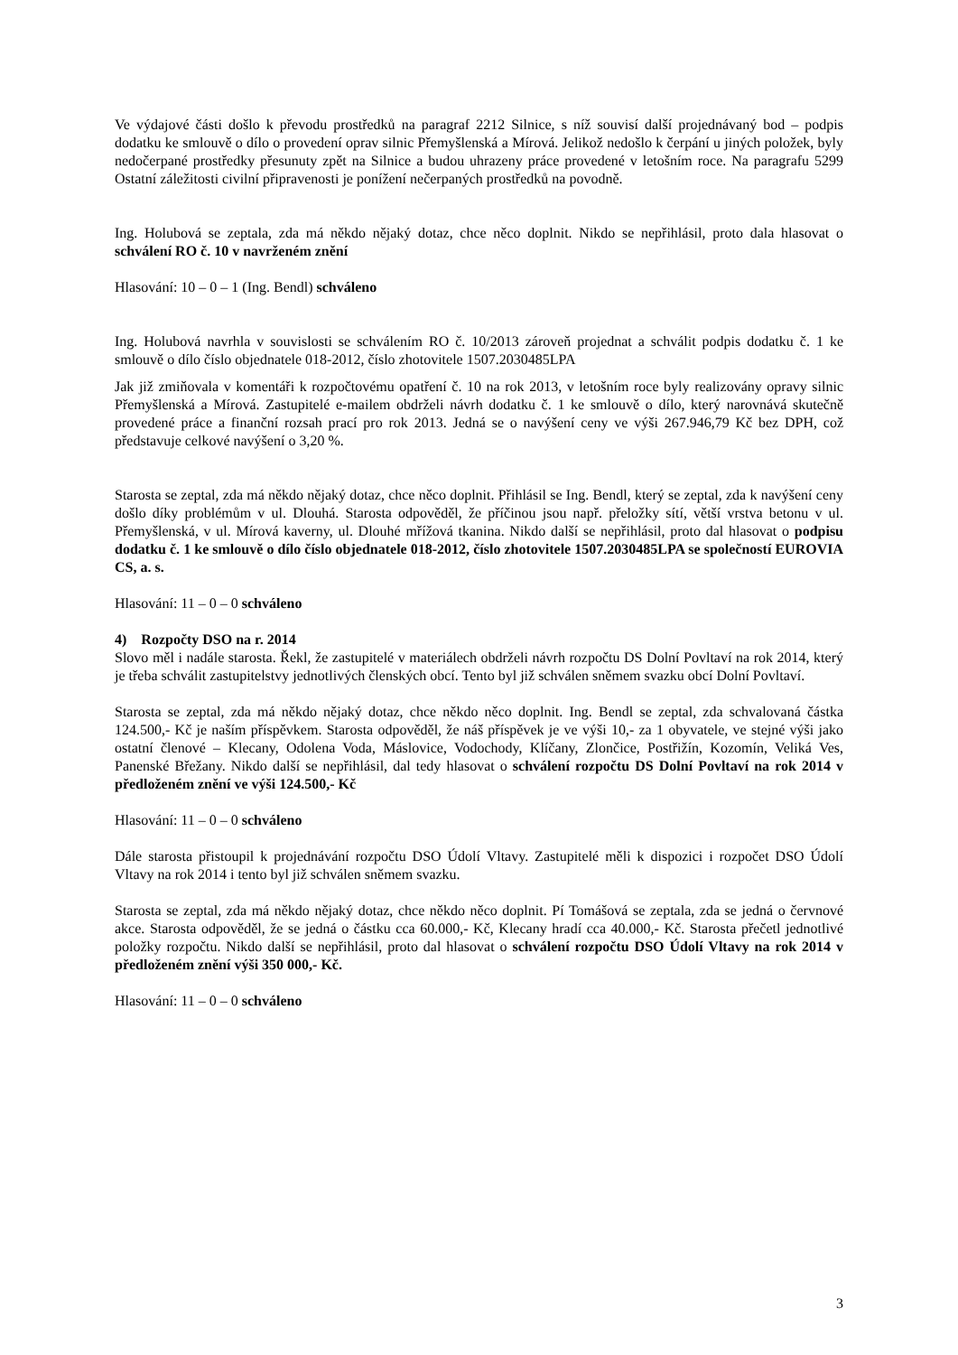Ve výdajové části došlo k převodu prostředků na paragraf 2212 Silnice, s níž souvisí další projednávaný bod – podpis dodatku ke smlouvě o dílo o provedení oprav silnic Přemyšlenská a Mírová. Jelikož nedošlo k čerpání u jiných položek, byly nedočerpané prostředky přesunuty zpět na Silnice a budou uhrazeny práce provedené v letošním roce. Na paragrafu 5299 Ostatní záležitosti civilní připravenosti je ponížení nečerpaných prostředků na povodně.
Ing. Holubová se zeptala, zda má někdo nějaký dotaz, chce něco doplnit. Nikdo se nepřihlásil, proto dala hlasovat o schválení RO č. 10 v navrženém znění
Hlasování: 10 – 0 – 1 (Ing. Bendl) schváleno
Ing. Holubová navrhla v souvislosti se schválením RO č. 10/2013 zároveň projednat a schválit podpis dodatku č. 1 ke smlouvě o dílo číslo objednatele 018-2012, číslo zhotovitele 1507.2030485LPA
Jak již zmiňovala v komentáři k rozpočtovému opatření č. 10 na rok 2013, v letošním roce byly realizovány opravy silnic Přemyšlenská a Mírová. Zastupitelé e-mailem obdrželi návrh dodatku č. 1 ke smlouvě o dílo, který narovnává skutečně provedené práce a finanční rozsah prací pro rok 2013. Jedná se o navýšení ceny ve výši 267.946,79 Kč bez DPH, což představuje celkové navýšení o 3,20 %.
Starosta se zeptal, zda má někdo nějaký dotaz, chce něco doplnit. Přihlásil se Ing. Bendl, který se zeptal, zda k navýšení ceny došlo díky problémům v ul. Dlouhá. Starosta odpověděl, že příčinou jsou např. přeložky sítí, větší vrstva betonu v ul. Přemyšlenská, v ul. Mírová kaverny, ul. Dlouhé mřížová tkanina. Nikdo další se nepřihlásil, proto dal hlasovat o podpisu dodatku č. 1 ke smlouvě o dílo číslo objednatele 018-2012, číslo zhotovitele 1507.2030485LPA se společností EUROVIA CS, a. s.
Hlasování: 11 – 0 – 0 schváleno
4) Rozpočty DSO na r. 2014
Slovo měl i nadále starosta. Řekl, že zastupitelé v materiálech obdrželi návrh rozpočtu DS Dolní Povltaví na rok 2014, který je třeba schválit zastupitelstvy jednotlivých členských obcí. Tento byl již schválen sněmem svazku obcí Dolní Povltaví.
Starosta se zeptal, zda má někdo nějaký dotaz, chce někdo něco doplnit. Ing. Bendl se zeptal, zda schvalovaná částka 124.500,- Kč je naším příspěvkem. Starosta odpověděl, že náš příspěvek je ve výši 10,- za 1 obyvatele, ve stejné výši jako ostatní členové – Klecany, Odolena Voda, Máslovice, Vodochody, Klíčany, Zlončice, Postřižín, Kozomín, Veliká Ves, Panenské Břežany. Nikdo další se nepřihlásil, dal tedy hlasovat o schválení rozpočtu DS Dolní Povltaví na rok 2014 v předloženém znění ve výši 124.500,- Kč
Hlasování: 11 – 0 – 0 schváleno
Dále starosta přistoupil k projednávání rozpočtu DSO Údolí Vltavy. Zastupitelé měli k dispozici i rozpočet DSO Údolí Vltavy na rok 2014 i tento byl již schválen sněmem svazku.
Starosta se zeptal, zda má někdo nějaký dotaz, chce někdo něco doplnit. Pí Tomášová se zeptala, zda se jedná o červnové akce. Starosta odpověděl, že se jedná o částku cca 60.000,- Kč, Klecany hradí cca 40.000,- Kč. Starosta přečetl jednotlivé položky rozpočtu. Nikdo další se nepřihlásil, proto dal hlasovat o schválení rozpočtu DSO Údolí Vltavy na rok 2014 v předloženém znění výši 350 000,- Kč.
Hlasování: 11 – 0 – 0 schváleno
3